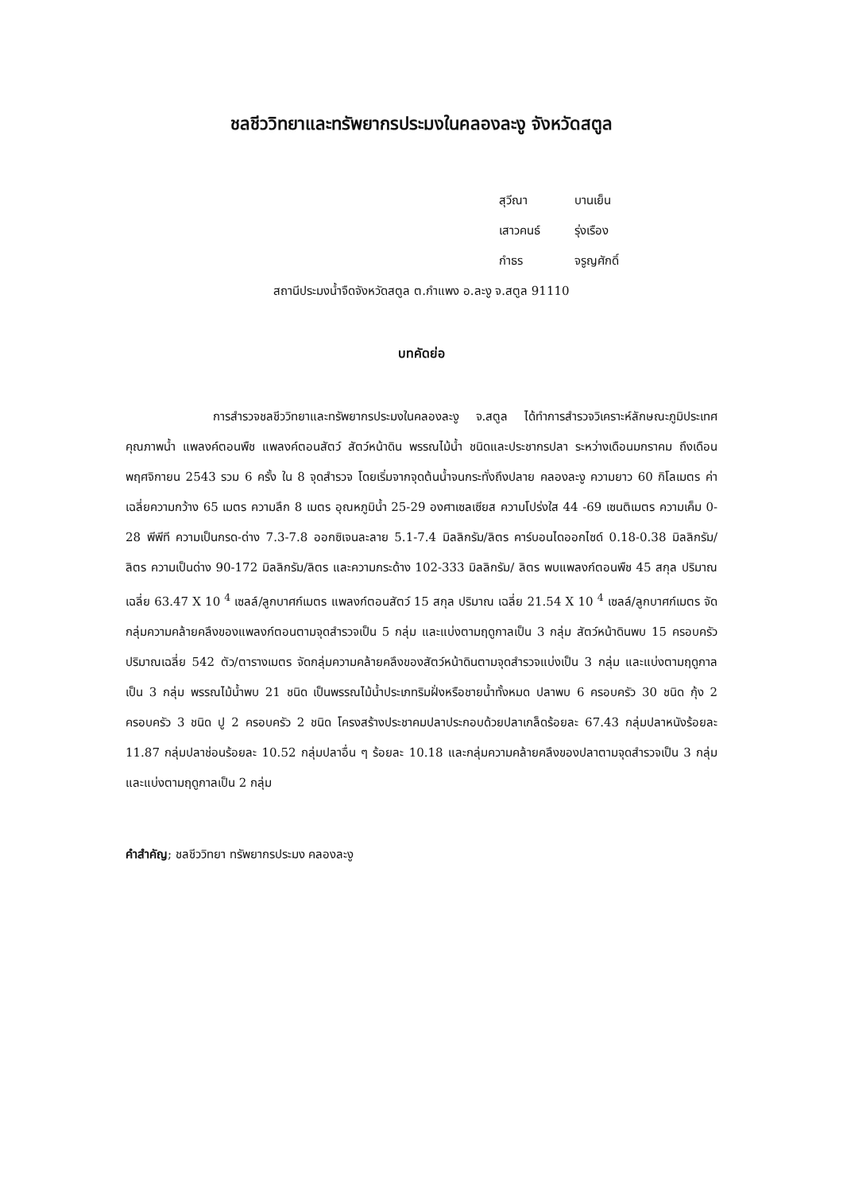ชลชีววิทยาและทรัพยากรประมงในคลองละงู จังหวัดสตูล
สุวีณา บานเย็น
เสาวคนธ์ รุ่งเรือง
กำธร จรูญศักดิ์
สถานีประมงน้ำจืดจังหวัดสตูล ต.กำแพง อ.ละงู จ.สตูล 91110
บทคัดย่อ
การสำรวจชลชีววิทยาและทรัพยากรประมงในคลองละงู จ.สตูล ได้ทำการสำรวจวิเคราะห์ลักษณะภูมิประเทศ คุณภาพน้ำ แพลงค์ตอนพืช แพลงค์ตอนสัตว์ สัตว์หน้าดิน พรรณไม้น้ำ ชนิดและประชากรปลา ระหว่างเดือนมกราคม ถึงเดือนพฤศจิกายน 2543 รวม 6 ครั้ง ใน 8 จุดสำรวจ โดยเริ่มจากจุดต้นน้ำจนกระทั่งถึงปลาย คลองละงู ความยาว 60 กิโลเมตร ค่าเฉลี่ยความกว้าง 65 เมตร ความลึก 8 เมตร อุณหภูมิน้ำ 25-29 องศาเซลเซียส ความโปร่งใส 44 -69 เซนติเมตร ความเค็ม 0-28 พีพีที ความเป็นกรด-ด่าง 7.3-7.8 ออกซิเจนละลาย 5.1-7.4 มิลลิกรัม/ลิตร คาร์บอนไดออกไซด์ 0.18-0.38 มิลลิกรัม/ลิตร ความเป็นด่าง 90-172 มิลลิกรัม/ลิตร และความกระด้าง 102-333 มิลลิกรัม/ ลิตร พบแพลงก์ตอนพืช 45 สกุล ปริมาณเฉลี่ย 63.47 X 10 <sup>4</sup> เซลล์/ลูกบาศก์เมตร แพลงก์ตอนสัตว์ 15 สกุล ปริมาณ เฉลี่ย 21.54 X 10 <sup>4</sup> เซลล์/ลูกบาศก์เมตร จัดกลุ่มความคล้ายคลึงของแพลงก์ตอนตามจุดสำรวจเป็น 5 กลุ่ม และแบ่งตามฤดูกาลเป็น 3 กลุ่ม สัตว์หน้าดินพบ 15 ครอบครัว ปริมาณเฉลี่ย 542 ตัว/ตารางเมตร จัดกลุ่มความคล้ายคลึงของสัตว์หน้าดินตามจุดสำรวจแบ่งเป็น 3 กลุ่ม และแบ่งตามฤดูกาลเป็น 3 กลุ่ม พรรณไม้น้ำพบ 21 ชนิด เป็นพรรณไม้น้ำประเภทริมฝั่งหรือชายน้ำทั้งหมด ปลาพบ 6 ครอบครัว 30 ชนิด กุ้ง 2 ครอบครัว 3 ชนิด ปู 2 ครอบครัว 2 ชนิด โครงสร้างประชาคมปลาประกอบด้วยปลาเกล็ดร้อยละ 67.43 กลุ่มปลาหนังร้อยละ 11.87 กลุ่มปลาช่อนร้อยละ 10.52 กลุ่มปลาอื่น ๆ ร้อยละ 10.18 และกลุ่มความคล้ายคลึงของปลาตามจุดสำรวจเป็น 3 กลุ่ม และแบ่งตามฤดูกาลเป็น 2 กลุ่ม
คำสำคัญ; ชลชีววิทยา ทรัพยากรประมง คลองละงู